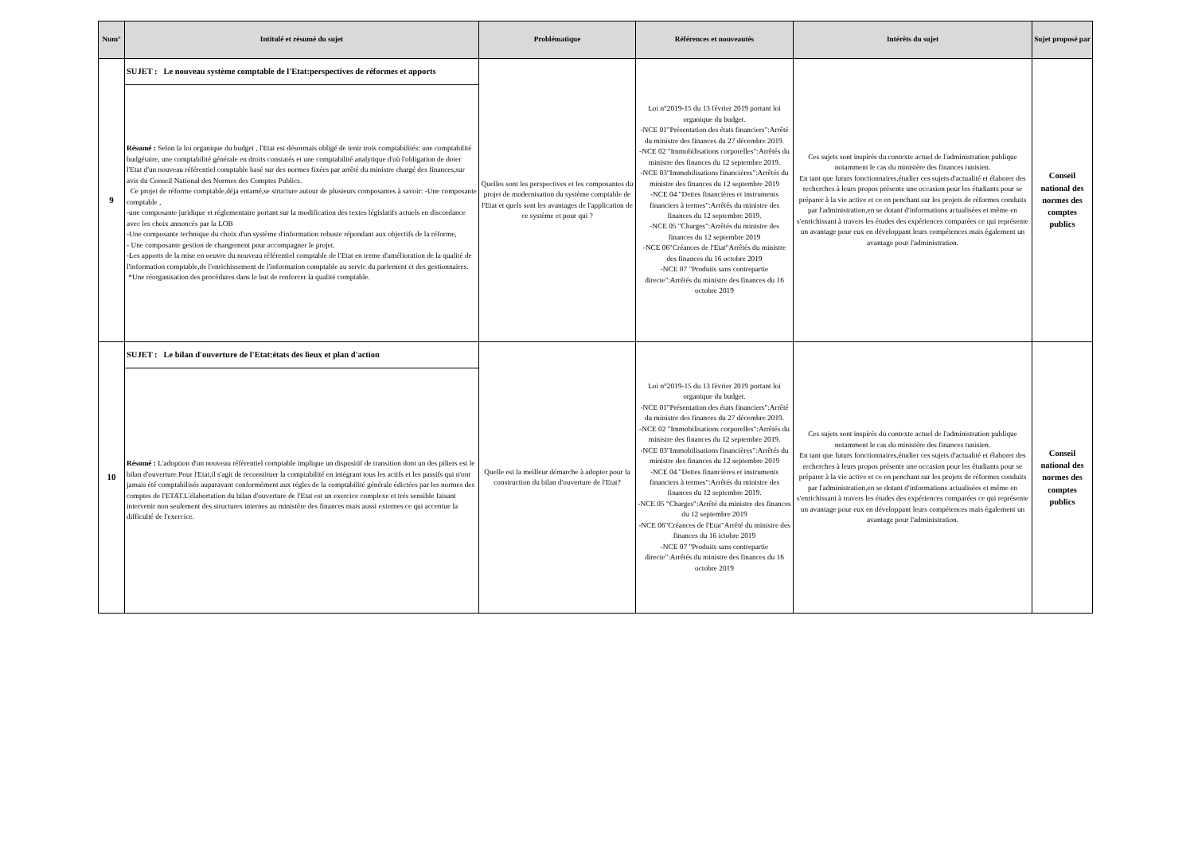| Num° | Intitulé et résumé du sujet | Problématique | Références et nouveautés | Intérêts du sujet | Sujet proposé par |
| --- | --- | --- | --- | --- | --- |
| 9 | SUJET : Le nouveau système comptable de l'Etat:perspectives de réformes et apports | Quelles sont les perspectives et les composantes du projet de modernisation du système comptable de l'Etat et quels sont les avantages de l'application de ce système et pour qui ? | Loi n°2019-15 du 13 février 2019 portant loi organique du budget. -NCE 01"Présentation des états financiers":Arrêté du ministre des finances du 27 décembre 2019. -NCE 02 "Immobilisations corporelles":Arrêtés du ministre des finances du 12 septembre 2019. -NCE 03"Immobilisations financières":Arrêtés du ministre des finances du 12 septembre 2019 -NCE 04 "Dettes financières et instruments financiers à termes":Arrêtés du ministre des finances du 12 septembre 2019. -NCE 05 "Charges":Arrêtés du ministre des finances du 12 septembre 2019 -NCE 06"Créances de l'Etat"Arrêtés du ministre des finances du 16 octobre 2019 -NCE 07 "Produits sans contrepartie directe":Arrêtés du ministre des finances du 16 octobre 2019 | Ces sujets sont inspirés du contexte actuel de l'administration publique notamment le cas du ministère des finances tunisien. En tant que futurs fonctionnaires,étudier ces sujets d'actualité et élaborer des recherches à leurs propos présente une occasion pour les étudiants pour se préparer à la vie active et ce en penchant sur les projets de réformes conduits par l'administration,en se dotant d'informations actualisées et même en s'enrichissant à travers les études des expériences comparées ce qui représente un avantage pour eux en développant leurs compétences mais également un avantage pour l'administration. | Conseil national des normes des comptes publics |
| | Résumé : Selon la loi organique du budget , l'Etat est désormais obligé de tenir trois comptabilités: une comptabilité budgétaire, une comptabilité générale en droits constatés et une comptabilité analytique d'où l'obligation de doter l'Etat d'un nouveau référentiel comptable basé sur des normes fixées par arrêté du ministre chargé des finances,sur avis du Conseil National des Normes des Comptes Publics. Ce projet de réforme comptable,déja entamé,se structure autour de plusieurs composantes à savoir: -Une composante comptable , -une composante juridique et réglementaire portant sur la modification des textes législatifs actuels en discordance avec les choix annoncés par la LOB -Une composante technique du choix d'un système d'information robuste répondant aux objectifs de la réforme, - Une composante gestion de changement pour accompagner le projet. -Les apports de la mise en oeuvre du nouveau référentiel comptable de l'Etat en terme d'amélioration de la qualité de l'information comptable,de l'enrichissement de l'information comptable au servic du parlement et des gestionnaires. *Une réorganisation des procédures dans le but de renforcer la qualité comptable. | | | | |
| 10 | SUJET : Le bilan d'ouverture de l'Etat:états des lieux et plan d'action | Quelle est la meilleur démarche à adopter pour la construction du bilan d'ouverture de l'Etat? | Loi n°2019-15 du 13 février 2019 portant loi organique du budget. -NCE 01"Présentation des états financiers":Arrêté du ministre des finances du 27 décembre 2019. -NCE 02 "Immobilisations corporelles":Arrêtés du ministre des finances du 12 septembre 2019. -NCE 03"Immobilisations financières":Arrêtés du ministre des finances du 12 septembre 2019 -NCE 04 "Dettes financières et instruments financiers à termes":Arrêtés du ministre des finances du 12 septembre 2019. -NCE 05 "Charges":Arrêté du ministre des finances du 12 septembre 2019 -NCE 06"Créances de l'Etat"Arrêté du ministre des finances du 16 ictobre 2019 -NCE 07 "Produits sans contrepartie directe":Arrêtés du ministre des finances du 16 octobre 2019 | Ces sujets sont inspirés du contexte actuel de l'administration publique notamment le cas du ministère des finances tunisien. En tant que futurs fonctionnaires,étudier ces sujets d'actualité et élaborer des recherches à leurs propos présente une occasion pour les étudiants pour se préparer à la vie active et ce en penchant sur les projets de réformes conduits par l'administration,en se dotant d'informations actualisées et même en s'enrichissant à travers les études des expériences comparées ce qui représente un avantage pour eux en développant leurs compétences mais également un avantage pour l'administration. | Conseil national des normes des comptes publics |
| | Résumé : L'adoption d'un nouveau référentiel comptable implique un dispositif de transition dont un des piliers est le bilan d'ouverture.Pour l'Etat,il s'agit de reconstituer la comptabilité en intégrant tous les actifs et les passifs qui n'ont jamais été comptabilisés auparavant conformément aux régles de la comptabilité générale édictées par les normes des comptes de l'ETAT.L'élabortation du bilan d'ouverture de l'Etat est un exercice complexe et trés sensible faisant intervenir non seulement des structures internes au ministère des finances mais aussi externes ce qui accentue la difficulté de l'exercice. | | | | |